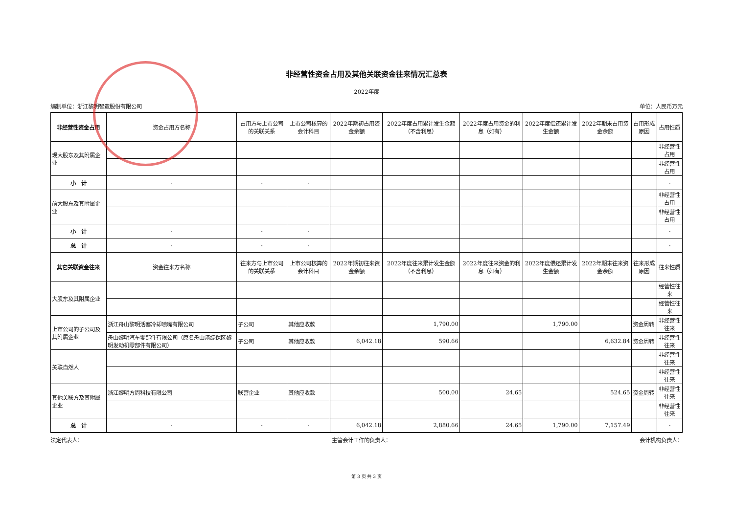非经营性资金占用及其他关联资金往来情况汇总表
2022年度
编制单位：浙江黎明智造股份有限公司 单位：人民币万元
| 非经营性资金占用 | 资金占用方名称 | 占用方与上市公司的关联关系 | 上市公司核算的会计科目 | 2022年期初占用资金余额 | 2022年度占用累计发生金额（不含利息） | 2022年度占用资金的利息（如有） | 2022年度偿还累计发生金额 | 2022年期末占用资金余额 | 占用形成原因 | 占用性质 |
| --- | --- | --- | --- | --- | --- | --- | --- | --- | --- | --- |
| 现大股东及其附属企业 | | | | | | | | | | 非经营性占用 |
| | | | | | | | | | | 非经营性占用 |
| 小 计 | - | - | - | | | | | | | - |
| 前大股东及其附属企业 | | | | | | | | | | 非经营性占用 |
| | | | | | | | | | | 非经营性占用 |
| 小 计 | - | - | - | | | | | | | - |
| 总 计 | - | - | - | | | | | | | - |
| 其它关联资金往来 | 资金往来方名称 | 往来方与上市公司的关联关系 | 上市公司核算的会计科目 | 2022年期初往来资金余额 | 2022年度往来累计发生金额（不含利息） | 2022年度往来资金的利息（如有） | 2022年度偿还累计发生金额 | 2022年期末往来资金余额 | 往来形成原因 | 往来性质 |
| 大股东及其附属企业 | | | | | | | | | | 经营性往来 |
| | | | | | | | | | | 经营性往来 |
| 上市公司的子公司及其附属企业 | 浙江舟山黎明活塞冷却喷嘴有限公司 | 子公司 | 其他应收款 | | 1,790.00 | | 1,790.00 | | 资金周转 | 非经营性往来 |
| | 舟山黎明汽车零部件有限公司（原名舟山港综保区黎明发动机零部件有限公司） | 子公司 | 其他应收款 | 6,042.18 | 590.66 | | | 6,632.84 | 资金周转 | 非经营性往来 |
| 关联自然人 | | | | | | | | | | 非经营性往来 |
| | | | | | | | | | | 非经营性往来 |
| 其他关联方及其附属企业 | 浙江黎明方周科技有限公司 | 联营企业 | 其他应收款 | | 500.00 | 24.65 | | 524.65 | 资金周转 | 非经营性往来 |
| | | | | | | | | | | 非经营性往来 |
| 总 计 | - | - | - | 6,042.18 | 2,880.66 | 24.65 | 1,790.00 | 7,157.49 | | - |
法定代表人： 主管会计工作的负责人： 会计机构负责人：
第 3 页 共 3 页